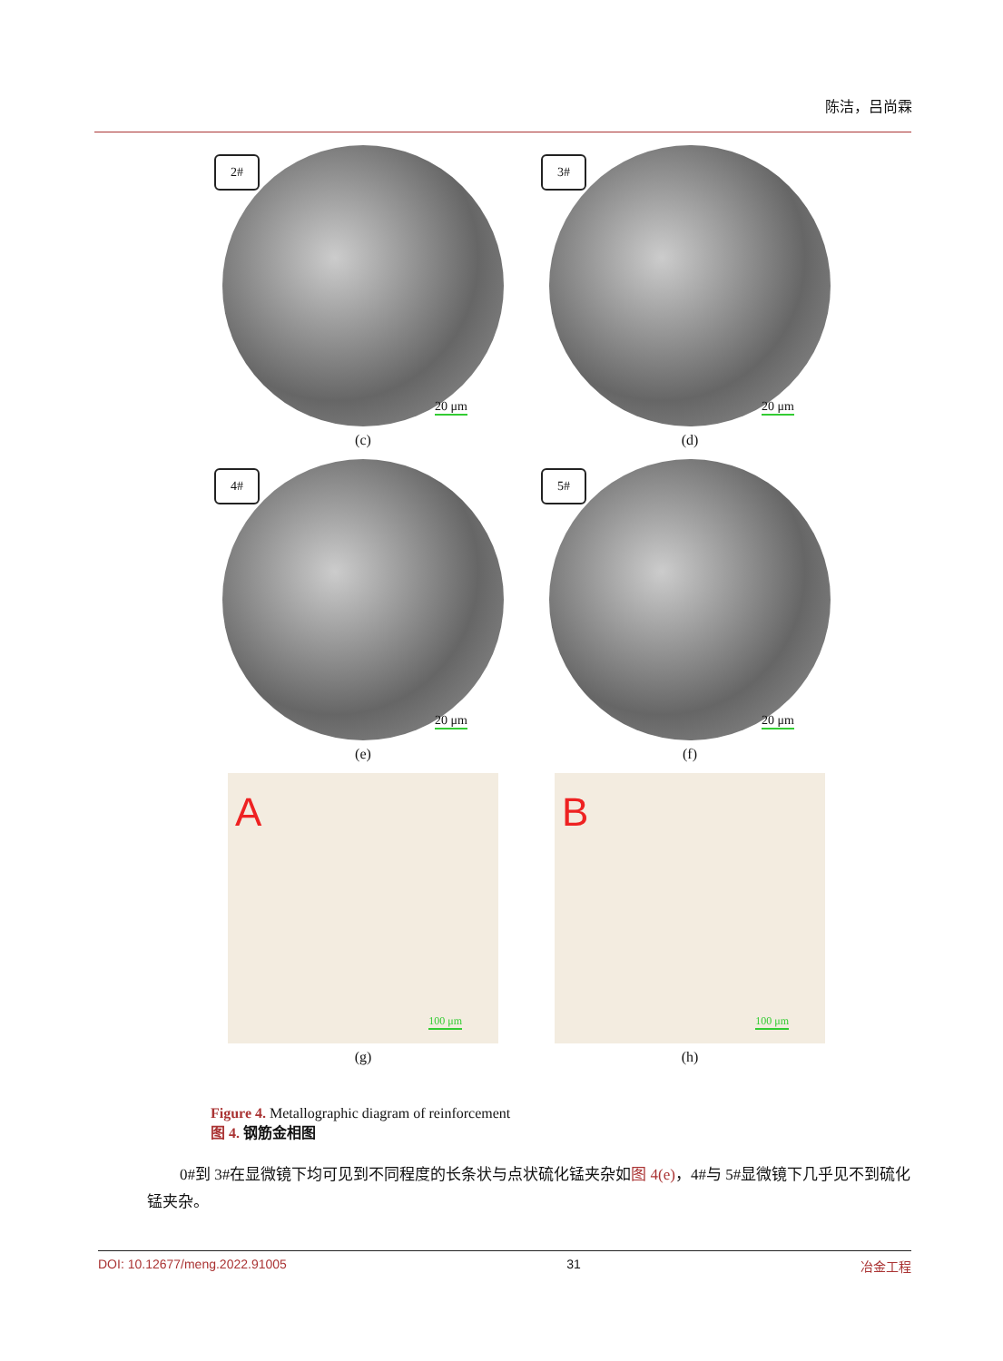陈洁，吕尚霖
20 μm
2#
(c)
20 μm
3#
(d)
20 μm
4#
(e)
20 μm
5#
(f)
A
100 μm
(g)
B
100 μm
(h)
Figure 4. Metallographic diagram of reinforcement
图 4. 钢筋金相图
0#到 3#在显微镜下均可见到不同程度的长条状与点状硫化锰夹杂如图 4(e)，4#与 5#显微镜下几乎见不到硫化锰夹杂。
DOI: 10.12677/meng.2022.91005 31 冶金工程